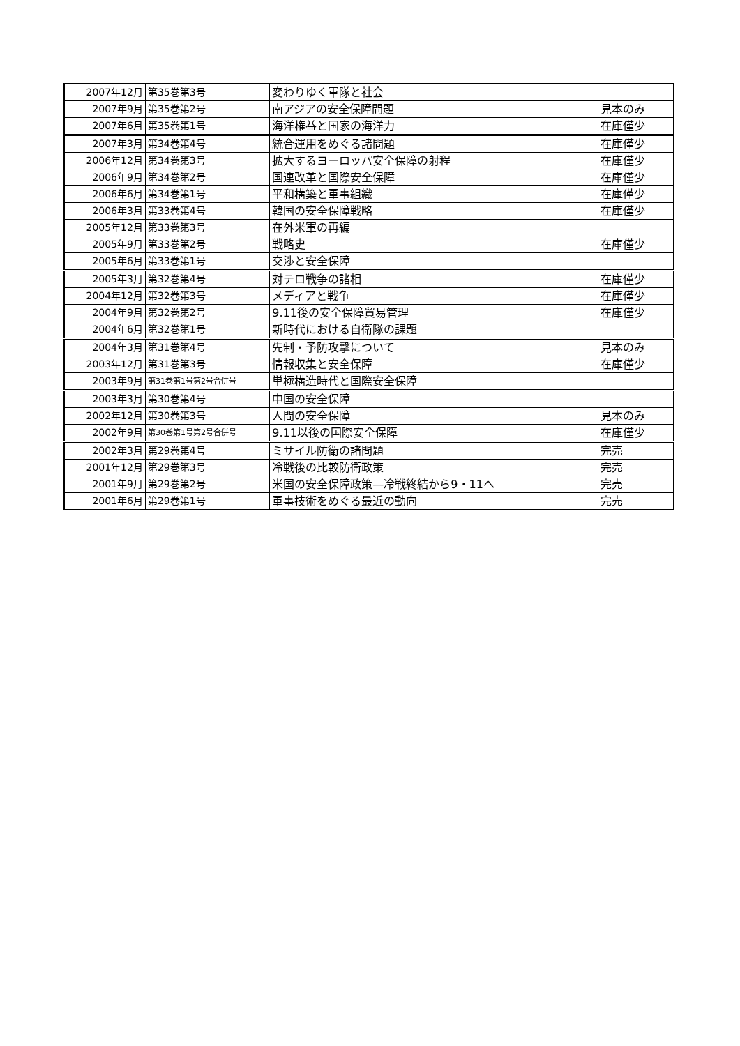| 2007年12月 | 第35巻第3号 | 変わりゆく軍隊と社会 | |
| 2007年9月 | 第35巻第2号 | 南アジアの安全保障問題 | 見本のみ |
| 2007年6月 | 第35巻第1号 | 海洋権益と国家の海洋力 | 在庫僅少 |
| 2007年3月 | 第34巻第4号 | 統合運用をめぐる諸問題 | 在庫僅少 |
| 2006年12月 | 第34巻第3号 | 拡大するヨーロッパ安全保障の射程 | 在庫僅少 |
| 2006年9月 | 第34巻第2号 | 国連改革と国際安全保障 | 在庫僅少 |
| 2006年6月 | 第34巻第1号 | 平和構築と軍事組織 | 在庫僅少 |
| 2006年3月 | 第33巻第4号 | 韓国の安全保障戦略 | 在庫僅少 |
| 2005年12月 | 第33巻第3号 | 在外米軍の再編 | |
| 2005年9月 | 第33巻第2号 | 戦略史 | 在庫僅少 |
| 2005年6月 | 第33巻第1号 | 交渉と安全保障 | |
| 2005年3月 | 第32巻第4号 | 対テロ戦争の諸相 | 在庫僅少 |
| 2004年12月 | 第32巻第3号 | メディアと戦争 | 在庫僅少 |
| 2004年9月 | 第32巻第2号 | 9.11後の安全保障貿易管理 | 在庫僅少 |
| 2004年6月 | 第32巻第1号 | 新時代における自衛隊の課題 | |
| 2004年3月 | 第31巻第4号 | 先制・予防攻撃について | 見本のみ |
| 2003年12月 | 第31巻第3号 | 情報収集と安全保障 | 在庫僅少 |
| 2003年9月 | 第31巻第1号第2号合併号 | 単極構造時代と国際安全保障 | |
| 2003年3月 | 第30巻第4号 | 中国の安全保障 | |
| 2002年12月 | 第30巻第3号 | 人間の安全保障 | 見本のみ |
| 2002年9月 | 第30巻第1号第2号合併号 | 9.11以後の国際安全保障 | 在庫僅少 |
| 2002年3月 | 第29巻第4号 | ミサイル防衛の諸問題 | 完売 |
| 2001年12月 | 第29巻第3号 | 冷戦後の比較防衛政策 | 完売 |
| 2001年9月 | 第29巻第2号 | 米国の安全保障政策—冷戦終結から9・11へ | 完売 |
| 2001年6月 | 第29巻第1号 | 軍事技術をめぐる最近の動向 | 完売 |